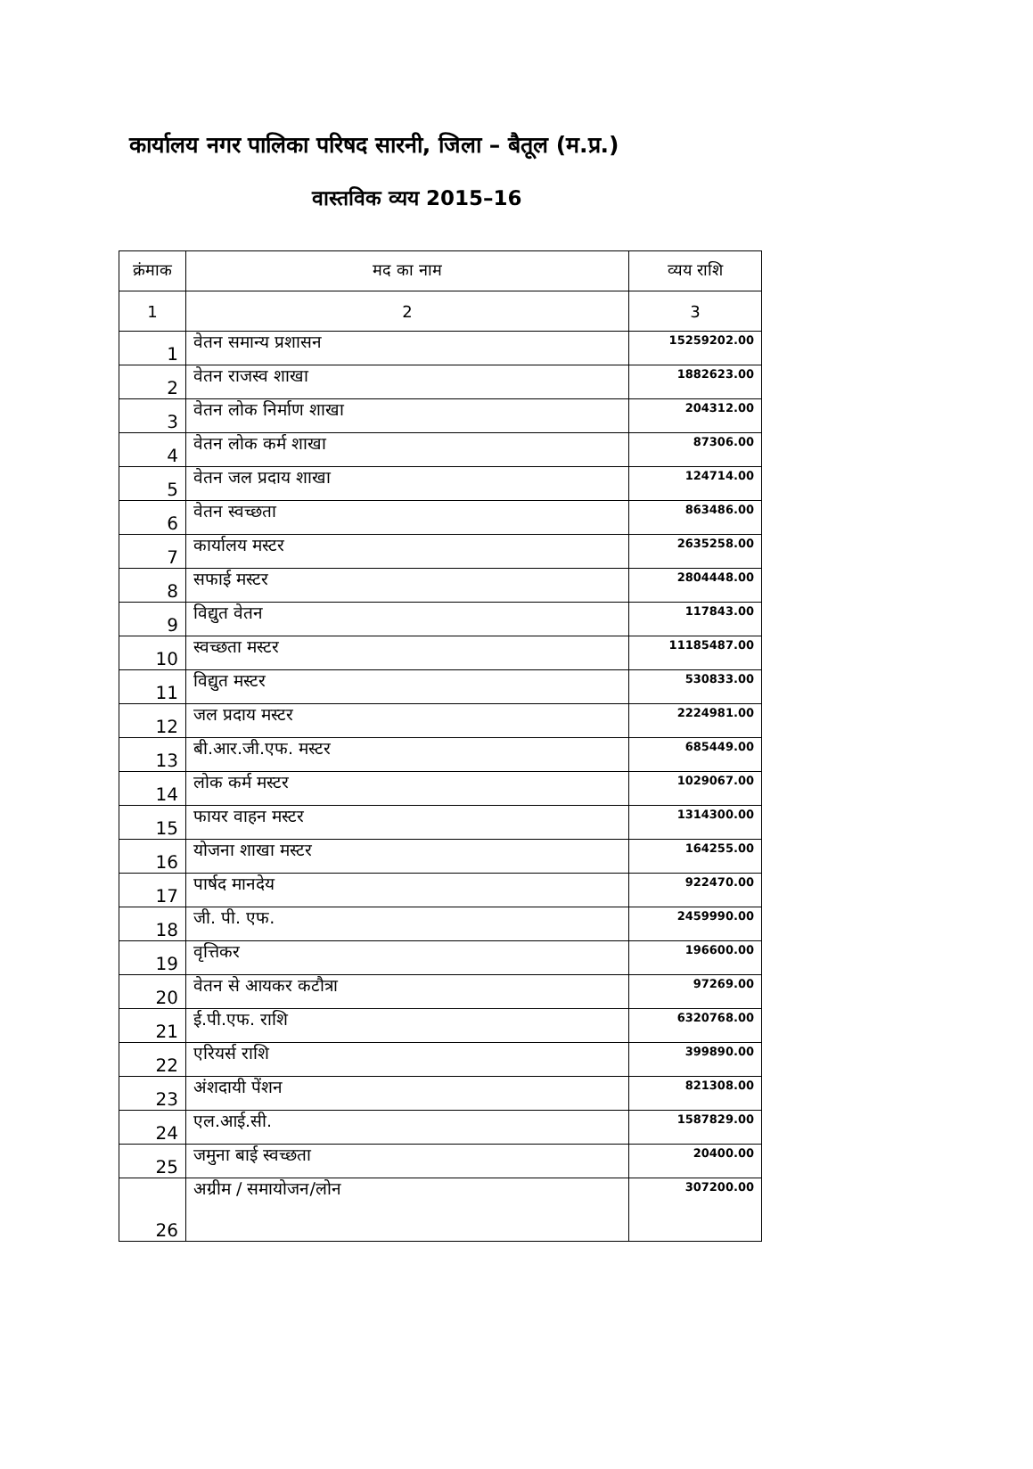कार्यालय नगर पालिका परिषद सारनी, जिला – बैतूल (म.प्र.)
वास्तविक व्यय 2015–16
| क्रंमाक | मद का नाम | व्यय राशि |
| --- | --- | --- |
| 1 | 2 | 3 |
| 1 | वेतन समान्य प्रशासन | 15259202.00 |
| 2 | वेतन राजस्व शाखा | 1882623.00 |
| 3 | वेतन लोक निर्माण शाखा | 204312.00 |
| 4 | वेतन लोक कर्म शाखा | 87306.00 |
| 5 | वेतन जल प्रदाय शाखा | 124714.00 |
| 6 | वेतन स्वच्छता | 863486.00 |
| 7 | कार्यालय मस्टर | 2635258.00 |
| 8 | सफाई मस्टर | 2804448.00 |
| 9 | विद्युत वेतन | 117843.00 |
| 10 | स्वच्छता मस्टर | 11185487.00 |
| 11 | विद्युत मस्टर | 530833.00 |
| 12 | जल प्रदाय मस्टर | 2224981.00 |
| 13 | बी.आर.जी.एफ. मस्टर | 685449.00 |
| 14 | लोक कर्म मस्टर | 1029067.00 |
| 15 | फायर वाहन मस्टर | 1314300.00 |
| 16 | योजना शाखा मस्टर | 164255.00 |
| 17 | पार्षद मानदेय | 922470.00 |
| 18 | जी. पी. एफ. | 2459990.00 |
| 19 | वृत्तिकर | 196600.00 |
| 20 | वेतन से आयकर कटौत्रा | 97269.00 |
| 21 | ई.पी.एफ. राशि | 6320768.00 |
| 22 | एरियर्स राशि | 399890.00 |
| 23 | अंशदायी पेंशन | 821308.00 |
| 24 | एल.आई.सी. | 1587829.00 |
| 25 | जमुना बाई स्वच्छता | 20400.00 |
| 26 | अग्रीम / समायोजन/लोन | 307200.00 |